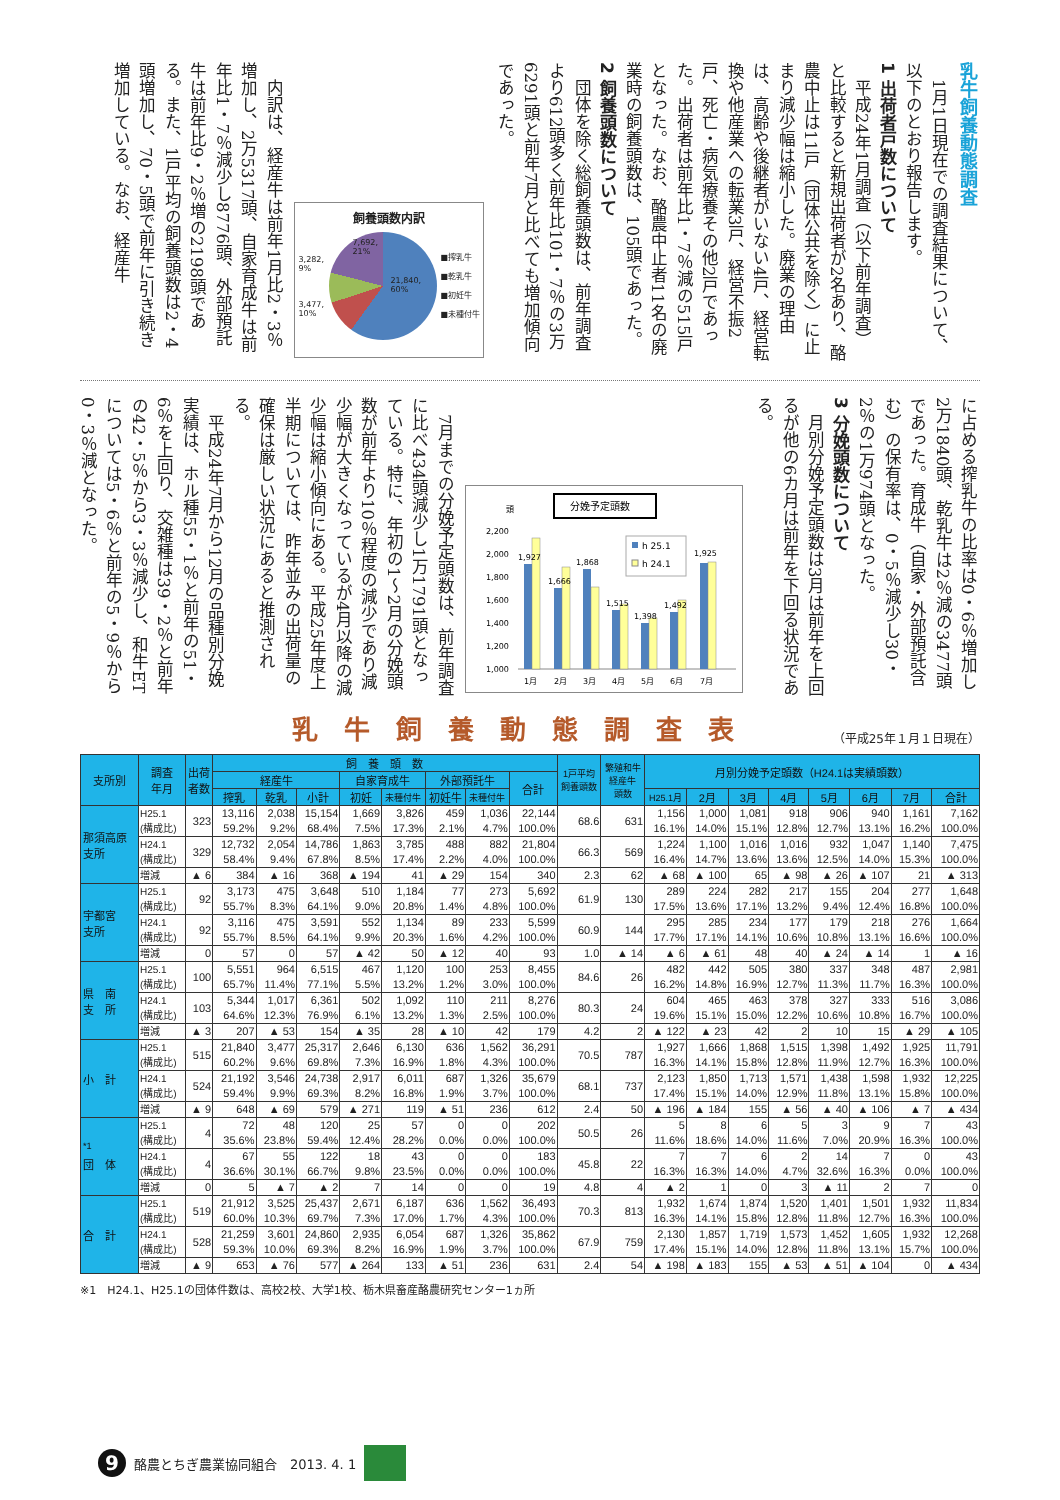乳牛飼養動態調査
1月1日現在での調査結果について、以下のとおり報告します。
1 出荷者戸数について
平成24年1月調査（以下前年調査）と比較すると新規出荷者が2名あり、酪農中止は11戸（団体公共を除く）に止まり減少幅は縮小した。廃業の理由は、高齢や後継者がいない4戸、経営転換や他産業への転業3戸、経営不振2戸、死亡・病気療養その他2戸であった。出荷者は前年比1・7％減の515戸となった。なお、酪農中止者11名の廃業時の飼養頭数は、105頭であった。
2 飼養頭数について
団体を除く総飼養頭数は、前年調査より612頭多く前年比101・7％の3万6291頭と前年7月と比べても増加傾向であった。
飼養頭数内訳
3,282,
9%
3,477,
10%
7,692,
21%
21,840,
60%
■搾乳牛
■乾乳牛
■初妊牛
■未種付牛
内訳は、経産牛は前年1月比2・3％増加し、2万5317頭、自家育成牛は前年比1・7％減少し8776頭、外部預託牛は前年比9・2％増の2198頭である。また、1戸平均の飼養頭数は2・4頭増加し、70・5頭で前年に引き続き増加している。なお、経産牛
に占める搾乳牛の比率は0・6％増加し2万1840頭、乾乳牛は2％減の3477頭であった。育成牛（自家・外部預託含む）の保有率は、0・5％減少し30・2％の1万974頭となった。
3 分娩頭数について
月別分娩予定頭数は3月は前年を上回るが他の6カ月は前年を下回る状況である。
分娩予定頭数
頭
2,200
2,000
1,800
1,600
1,400
1,200
1,000
1,927
1,666
1,868
1,515
1,398
1,492
1,925
h 25.1
h 24.1
1月
2月
3月
4月
5月
6月
7月
7月までの分娩予定頭数は、前年調査に比べ434頭減少し1万1791頭となっている。特に、年初の1～2月の分娩頭数が前年より10％程度の減少であり減少幅が大きくなっているが4月以降の減少幅は縮小傾向にある。平成25年度上半期については、昨年並みの出荷量の確保は厳しい状況にあると推測される。
平成24年7月から12月の品種別分娩実績は、ホル種55・1％と前年の51・6％を上回り、交雑種は39・2％と前年の42・5％から3・3％減少し、和牛ETについては5・6％と前年の5・9％から0・3％減となった。
乳牛飼養動態調査表
（平成25年１月１日現在）
| 支所別 | 調査 年月 | 出荷 者数 | 飼 養 頭 数 | | | | | | | | 1戸平均 飼養頭数 | 繁殖和牛 経産牛 頭数 | 月別分娩予定頭数（H24.1は実績頭数） | | | | | | | |
| --- | --- | --- | --- | --- | --- | --- | --- | --- | --- | --- | --- | --- | --- | --- | --- | --- | --- | --- | --- | --- |
| | | | 経産牛 | | | 自家育成牛 | | 外部預託牛 | | 合計 | | | | | | | | | | |
| | | | 搾乳 | 乾乳 | 小計 | 初妊 | 未種付牛 | 初妊牛 | 未種付牛 | | | | H25.1月 | 2月 | 3月 | 4月 | 5月 | 6月 | 7月 | 合計 |
| 那須高原 支所 | H25.1 (構成比) | 323 | 13,116 59.2% | 2,038 9.2% | 15,154 68.4% | 1,669 7.5% | 3,826 17.3% | 459 2.1% | 1,036 4.7% | 22,144 100.0% | 68.6 | 631 | 1,156 16.1% | 1,000 14.0% | 1,081 15.1% | 918 12.8% | 906 12.7% | 940 13.1% | 1,161 16.2% | 7,162 100.0% |
| | H24.1 (構成比) | 329 | 12,732 58.4% | 2,054 9.4% | 14,786 67.8% | 1,863 8.5% | 3,785 17.4% | 488 2.2% | 882 4.0% | 21,804 100.0% | 66.3 | 569 | 1,224 16.4% | 1,100 14.7% | 1,016 13.6% | 1,016 13.6% | 932 12.5% | 1,047 14.0% | 1,140 15.3% | 7,475 100.0% |
| | 増減 | ▲ 6 | 384 | ▲ 16 | 368 | ▲ 194 | 41 | ▲ 29 | 154 | 340 | 2.3 | 62 | ▲ 68 | ▲ 100 | 65 | ▲ 98 | ▲ 26 | ▲ 107 | 21 | ▲ 313 |
| 宇都宮 支所 | H25.1 (構成比) | 92 | 3,173 55.7% | 475 8.3% | 3,648 64.1% | 510 9.0% | 1,184 20.8% | 77 1.4% | 273 4.8% | 5,692 100.0% | 61.9 | 130 | 289 17.5% | 224 13.6% | 282 17.1% | 217 13.2% | 155 9.4% | 204 12.4% | 277 16.8% | 1,648 100.0% |
| | H24.1 (構成比) | 92 | 3,116 55.7% | 475 8.5% | 3,591 64.1% | 552 9.9% | 1,134 20.3% | 89 1.6% | 233 4.2% | 5,599 100.0% | 60.9 | 144 | 295 17.7% | 285 17.1% | 234 14.1% | 177 10.6% | 179 10.8% | 218 13.1% | 276 16.6% | 1,664 100.0% |
| | 増減 | 0 | 57 | 0 | 57 | ▲ 42 | 50 | ▲ 12 | 40 | 93 | 1.0 | ▲ 14 | ▲ 6 | ▲ 61 | 48 | 40 | ▲ 24 | ▲ 14 | 1 | ▲ 16 |
| 県 南 支 所 | H25.1 (構成比) | 100 | 5,551 65.7% | 964 11.4% | 6,515 77.1% | 467 5.5% | 1,120 13.2% | 100 1.2% | 253 3.0% | 8,455 100.0% | 84.6 | 26 | 482 16.2% | 442 14.8% | 505 16.9% | 380 12.7% | 337 11.3% | 348 11.7% | 487 16.3% | 2,981 100.0% |
| | H24.1 (構成比) | 103 | 5,344 64.6% | 1,017 12.3% | 6,361 76.9% | 502 6.1% | 1,092 13.2% | 110 1.3% | 211 2.5% | 8,276 100.0% | 80.3 | 24 | 604 19.6% | 465 15.1% | 463 15.0% | 378 12.2% | 327 10.6% | 333 10.8% | 516 16.7% | 3,086 100.0% |
| | 増減 | ▲ 3 | 207 | ▲ 53 | 154 | ▲ 35 | 28 | ▲ 10 | 42 | 179 | 4.2 | 2 | ▲ 122 | ▲ 23 | 42 | 2 | 10 | 15 | ▲ 29 | ▲ 105 |
| 小 計 | H25.1 (構成比) | 515 | 21,840 60.2% | 3,477 9.6% | 25,317 69.8% | 2,646 7.3% | 6,130 16.9% | 636 1.8% | 1,562 4.3% | 36,291 100.0% | 70.5 | 787 | 1,927 16.3% | 1,666 14.1% | 1,868 15.8% | 1,515 12.8% | 1,398 11.9% | 1,492 12.7% | 1,925 16.3% | 11,791 100.0% |
| | H24.1 (構成比) | 524 | 21,192 59.4% | 3,546 9.9% | 24,738 69.3% | 2,917 8.2% | 6,011 16.8% | 687 1.9% | 1,326 3.7% | 35,679 100.0% | 68.1 | 737 | 2,123 17.4% | 1,850 15.1% | 1,713 14.0% | 1,571 12.9% | 1,438 11.8% | 1,598 13.1% | 1,932 15.8% | 12,225 100.0% |
| | 増減 | ▲ 9 | 648 | ▲ 69 | 579 | ▲ 271 | 119 | ▲ 51 | 236 | 612 | 2.4 | 50 | ▲ 196 | ▲ 184 | 155 | ▲ 56 | ▲ 40 | ▲ 106 | ▲ 7 | ▲ 434 |
| <sup>*1</sup> 団 体 | H25.1 (構成比) | 4 | 72 35.6% | 48 23.8% | 120 59.4% | 25 12.4% | 57 28.2% | 0 0.0% | 0 0.0% | 202 100.0% | 50.5 | 26 | 5 11.6% | 8 18.6% | 6 14.0% | 5 11.6% | 3 7.0% | 9 20.9% | 7 16.3% | 43 100.0% |
| | H24.1 (構成比) | 4 | 67 36.6% | 55 30.1% | 122 66.7% | 18 9.8% | 43 23.5% | 0 0.0% | 0 0.0% | 183 100.0% | 45.8 | 22 | 7 16.3% | 7 16.3% | 6 14.0% | 2 4.7% | 14 32.6% | 7 16.3% | 0 0.0% | 43 100.0% |
| | 増減 | 0 | 5 | ▲ 7 | ▲ 2 | 7 | 14 | 0 | 0 | 19 | 4.8 | 4 | ▲ 2 | 1 | 0 | 3 | ▲ 11 | 2 | 7 | 0 |
| 合 計 | H25.1 (構成比) | 519 | 21,912 60.0% | 3,525 10.3% | 25,437 69.7% | 2,671 7.3% | 6,187 17.0% | 636 1.7% | 1,562 4.3% | 36,493 100.0% | 70.3 | 813 | 1,932 16.3% | 1,674 14.1% | 1,874 15.8% | 1,520 12.8% | 1,401 11.8% | 1,501 12.7% | 1,932 16.3% | 11,834 100.0% |
| | H24.1 (構成比) | 528 | 21,259 59.3% | 3,601 10.0% | 24,860 69.3% | 2,935 8.2% | 6,054 16.9% | 687 1.9% | 1,326 3.7% | 35,862 100.0% | 67.9 | 759 | 2,130 17.4% | 1,857 15.1% | 1,719 14.0% | 1,573 12.8% | 1,452 11.8% | 1,605 13.1% | 1,932 15.7% | 12,268 100.0% |
| | 増減 | ▲ 9 | 653 | ▲ 76 | 577 | ▲ 264 | 133 | ▲ 51 | 236 | 631 | 2.4 | 54 | ▲ 198 | ▲ 183 | 155 | ▲ 53 | ▲ 51 | ▲ 104 | 0 | ▲ 434 |
※1　H24.1、H25.1の団体件数は、高校2校、大学1校、栃木県畜産酪農研究センター1ヵ所
9 酪農とちぎ農業協同組合　2013. 4. 1